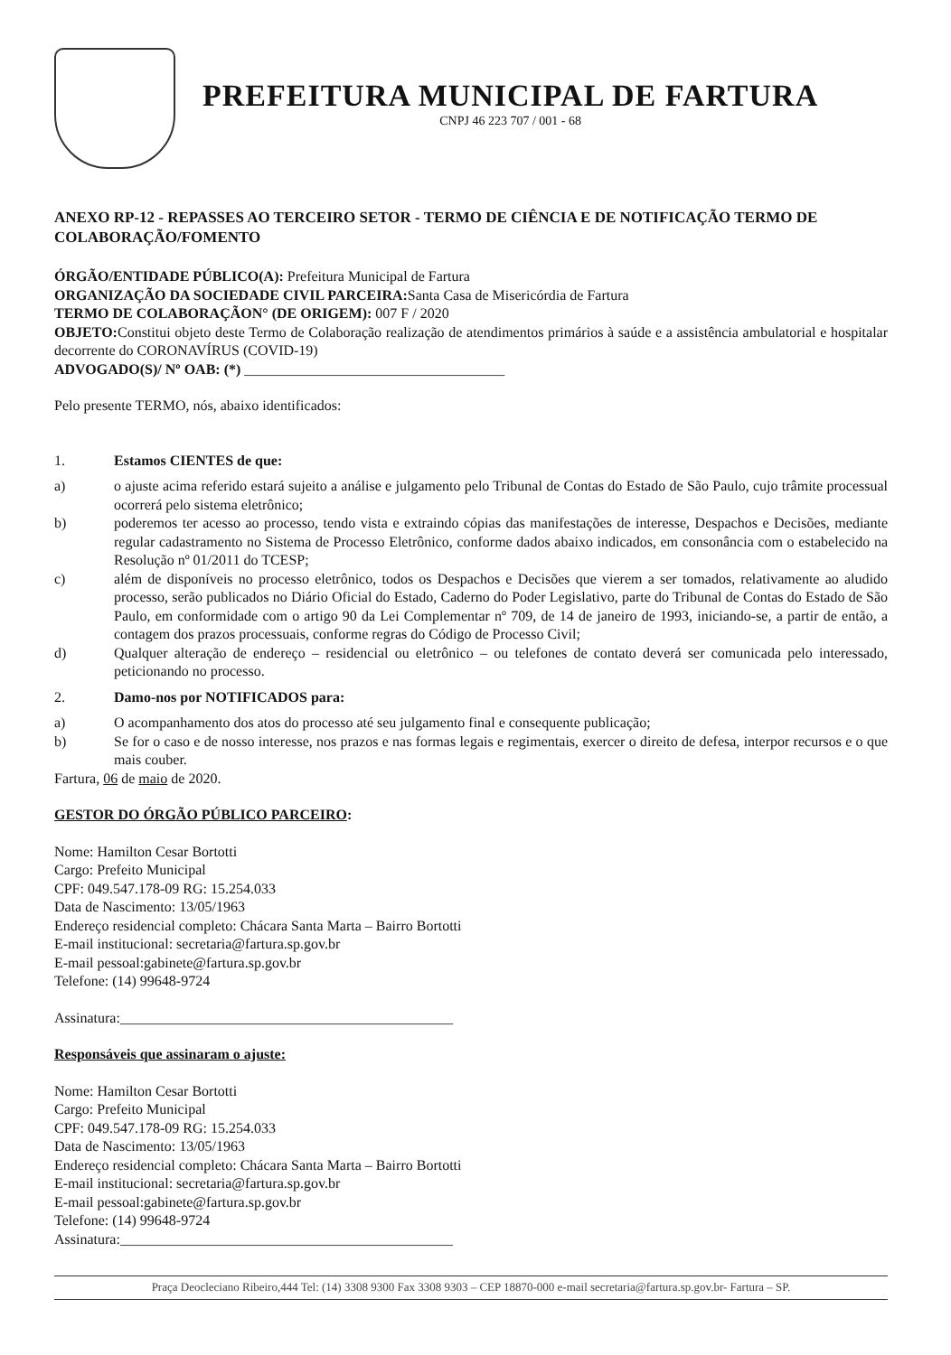PREFEITURA MUNICIPAL DE FARTURA
CNPJ 46 223 707 / 001 - 68
ANEXO RP-12 - REPASSES AO TERCEIRO SETOR - TERMO DE CIÊNCIA E DE NOTIFICAÇÃO TERMO DE COLABORAÇÃO/FOMENTO
ÓRGÃO/ENTIDADE PÚBLICO(A): Prefeitura Municipal de Fartura
ORGANIZAÇÃO DA SOCIEDADE CIVIL PARCEIRA: Santa Casa de Misericórdia de Fartura
TERMO DE COLABORAÇÃON° (DE ORIGEM): 007 F / 2020
OBJETO: Constitui objeto deste Termo de Colaboração realização de atendimentos primários à saúde e a assistência ambulatorial e hospitalar decorrente do CORONAVÍRUS (COVID-19)
ADVOGADO(S)/ Nº OAB: (*) ____________________________________
Pelo presente TERMO, nós, abaixo identificados:
1. Estamos CIENTES de que:
a) o ajuste acima referido estará sujeito a análise e julgamento pelo Tribunal de Contas do Estado de São Paulo, cujo trâmite processual ocorrerá pelo sistema eletrônico;
b) poderemos ter acesso ao processo, tendo vista e extraindo cópias das manifestações de interesse, Despachos e Decisões, mediante regular cadastramento no Sistema de Processo Eletrônico, conforme dados abaixo indicados, em consonância com o estabelecido na Resolução nº 01/2011 do TCESP;
c) além de disponíveis no processo eletrônico, todos os Despachos e Decisões que vierem a ser tomados, relativamente ao aludido processo, serão publicados no Diário Oficial do Estado, Caderno do Poder Legislativo, parte do Tribunal de Contas do Estado de São Paulo, em conformidade com o artigo 90 da Lei Complementar nº 709, de 14 de janeiro de 1993, iniciando-se, a partir de então, a contagem dos prazos processuais, conforme regras do Código de Processo Civil;
d) Qualquer alteração de endereço – residencial ou eletrônico – ou telefones de contato deverá ser comunicada pelo interessado, peticionando no processo.
2. Damo-nos por NOTIFICADOS para:
a) O acompanhamento dos atos do processo até seu julgamento final e consequente publicação;
b) Se for o caso e de nosso interesse, nos prazos e nas formas legais e regimentais, exercer o direito de defesa, interpor recursos e o que mais couber.
Fartura, 06 de maio de 2020.
GESTOR DO ÓRGÃO PÚBLICO PARCEIRO:
Nome: Hamilton Cesar Bortotti
Cargo: Prefeito Municipal
CPF: 049.547.178-09 RG: 15.254.033
Data de Nascimento: 13/05/1963
Endereço residencial completo: Chácara Santa Marta – Bairro Bortotti
E-mail institucional: secretaria@fartura.sp.gov.br
E-mail pessoal:gabinete@fartura.sp.gov.br
Telefone: (14) 99648-9724
Assinatura:______________________________________________
Responsáveis que assinaram o ajuste:
Nome: Hamilton Cesar Bortotti
Cargo: Prefeito Municipal
CPF: 049.547.178-09 RG: 15.254.033
Data de Nascimento: 13/05/1963
Endereço residencial completo: Chácara Santa Marta – Bairro Bortotti
E-mail institucional: secretaria@fartura.sp.gov.br
E-mail pessoal:gabinete@fartura.sp.gov.br
Telefone: (14) 99648-9724
Assinatura:______________________________________________
Praça Deocleciano Ribeiro,444 Tel: (14) 3308 9300 Fax 3308 9303 – CEP 18870-000 e-mail secretaria@fartura.sp.gov.br- Fartura – SP.